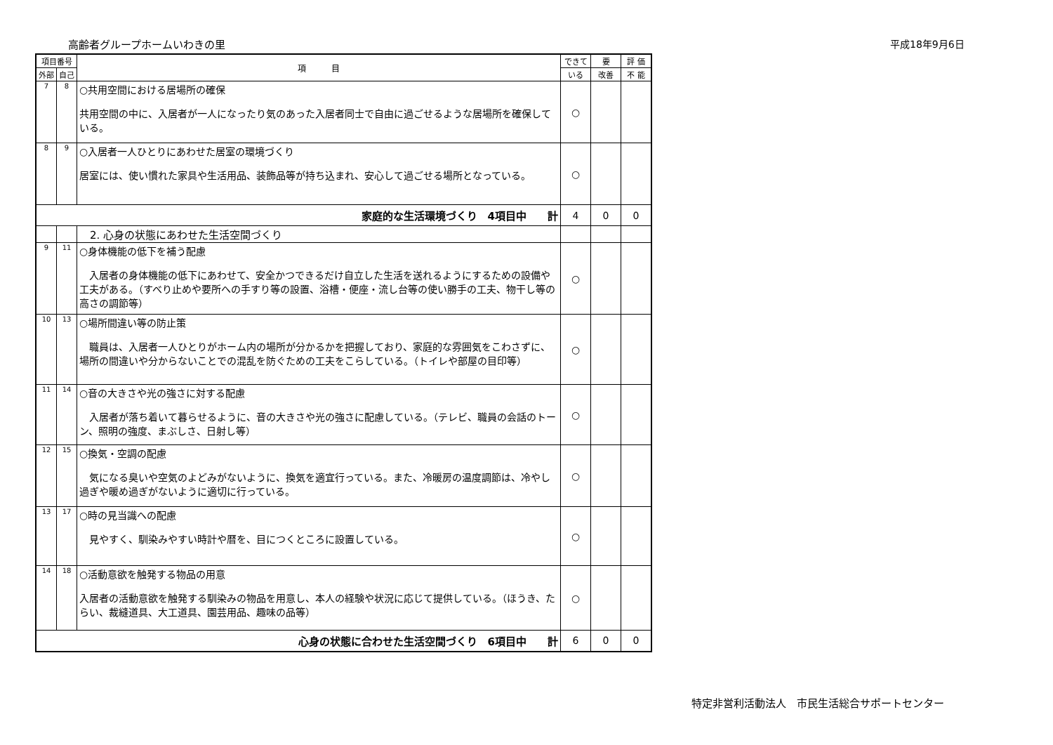高齢者グループホームいわきの里 平成18年9月6日
| 項目番号 | | 項 目 | できて | 要 | 評 価 |
| --- | --- | --- | --- | --- | --- |
| 外部 | 自己 | | いる | 改善 | 不 能 |
| 7 | 8 | ○共用空間における居場所の確保 共用空間の中に、入居者が一人になったり気のあった入居者同士で自由に過ごせるような居場所を確保している。 | ○ | | |
| 8 | 9 | ○入居者一人ひとりにあわせた居室の環境づくり 居室には、使い慣れた家具や生活用品、装飾品等が持ち込まれ、安心して過ごせる場所となっている。 | ○ | | |
| 家庭的な生活環境づくり 4項目中 計 | | | 4 | 0 | 0 |
| | | 2. 心身の状態にあわせた生活空間づくり | | | |
| 9 | 11 | ○身体機能の低下を補う配慮 入居者の身体機能の低下にあわせて、安全かつできるだけ自立した生活を送れるようにするための設備や工夫がある。（すべり止めや要所への手すり等の設置、浴槽・便座・流し台等の使い勝手の工夫、物干し等の高さの調節等） | ○ | | |
| 10 | 13 | ○場所間違い等の防止策 職員は、入居者一人ひとりがホーム内の場所が分かるかを把握しており、家庭的な雰囲気をこわさずに、場所の間違いや分からないことでの混乱を防ぐための工夫をこらしている。（トイレや部屋の目印等） | ○ | | |
| 11 | 14 | ○音の大きさや光の強さに対する配慮 入居者が落ち着いて暮らせるように、音の大きさや光の強さに配慮している。（テレビ、職員の会話のトーン、照明の強度、まぶしさ、日射し等） | ○ | | |
| 12 | 15 | ○換気・空調の配慮 気になる臭いや空気のよどみがないように、換気を適宜行っている。また、冷暖房の温度調節は、冷やし過ぎや暖め過ぎがないように適切に行っている。 | ○ | | |
| 13 | 17 | ○時の見当識への配慮 見やすく、馴染みやすい時計や暦を、目につくところに設置している。 | ○ | | |
| 14 | 18 | ○活動意欲を触発する物品の用意 入居者の活動意欲を触発する馴染みの物品を用意し、本人の経験や状況に応じて提供している。（ほうき、たらい、裁縫道具、大工道具、園芸用品、趣味の品等） | ○ | | |
| 心身の状態に合わせた生活空間づくり 6項目中 計 | | | 6 | 0 | 0 |
特定非営利活動法人　市民生活総合サポートセンター